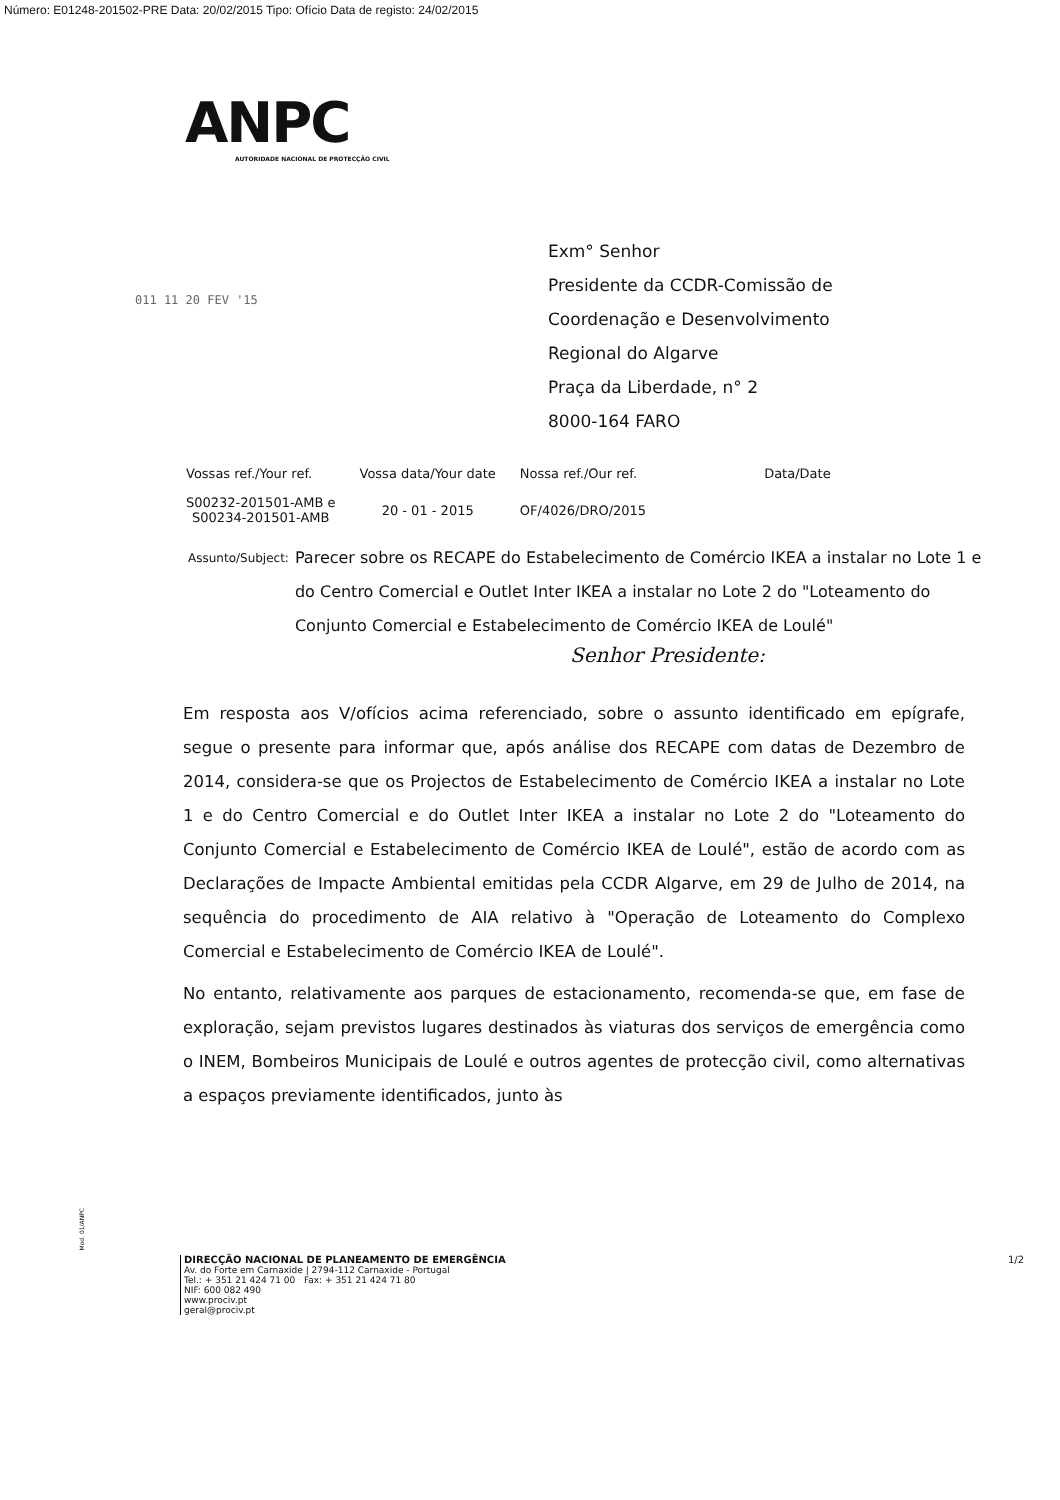Número: E01248-201502-PRE Data: 20/02/2015 Tipo: Ofício Data de registo: 24/02/2015
ANPC
AUTORIDADE NACIONAL DE PROTECÇÃO CIVIL
011 11 20 FEV '15
Exm° Senhor
Presidente da CCDR-Comissão de
Coordenação e Desenvolvimento
Regional do Algarve
Praça da Liberdade, n° 2
8000-164 FARO
| Vossas ref./Your ref. | Vossa data/Your date | Nossa ref./Our ref. | Data/Date |
| --- | --- | --- | --- |
| S00232-201501-AMB e S00234-201501-AMB | 20 - 01 - 2015 | OF/4026/DRO/2015 | |
Assunto/Subject: Parecer sobre os RECAPE do Estabelecimento de Comércio IKEA a instalar no Lote 1 e do Centro Comercial e Outlet Inter IKEA a instalar no Lote 2 do "Loteamento do Conjunto Comercial e Estabelecimento de Comércio IKEA de Loulé"
Senhor Presidente:
Em resposta aos V/ofícios acima referenciado, sobre o assunto identificado em epígrafe, segue o presente para informar que, após análise dos RECAPE com datas de Dezembro de 2014, considera-se que os Projectos de Estabelecimento de Comércio IKEA a instalar no Lote 1 e do Centro Comercial e do Outlet Inter IKEA a instalar no Lote 2 do "Loteamento do Conjunto Comercial e Estabelecimento de Comércio IKEA de Loulé", estão de acordo com as Declarações de Impacte Ambiental emitidas pela CCDR Algarve, em 29 de Julho de 2014, na sequência do procedimento de AIA relativo à "Operação de Loteamento do Complexo Comercial e Estabelecimento de Comércio IKEA de Loulé".
No entanto, relativamente aos parques de estacionamento, recomenda-se que, em fase de exploração, sejam previstos lugares destinados às viaturas dos serviços de emergência como o INEM, Bombeiros Municipais de Loulé e outros agentes de protecção civil, como alternativas a espaços previamente identificados, junto às
Mod. 01/ANPC
1/2 DIRECÇÃO NACIONAL DE PLANEAMENTO DE EMERGÊNCIA
Av. do Forte em Carnaxide | 2794-112 Carnaxide - Portugal
Tel.: + 351 21 424 71 00 Fax: + 351 21 424 71 80
NIF: 600 082 490
www.prociv.pt
geral@prociv.pt